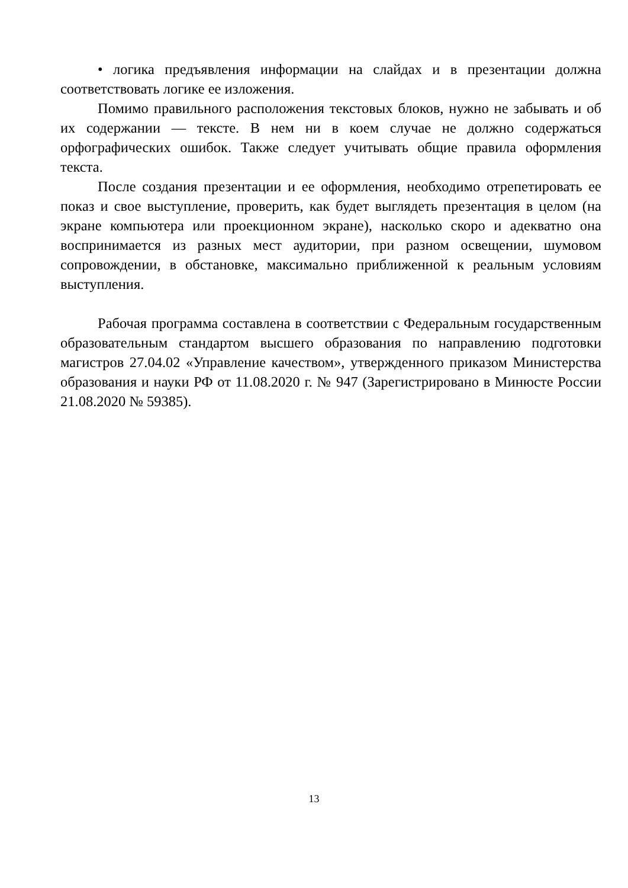• логика предъявления информации на слайдах и в презентации должна соответствовать логике ее изложения.
Помимо правильного расположения текстовых блоков, нужно не забывать и об их содержании — тексте. В нем ни в коем случае не должно содержаться орфографических ошибок. Также следует учитывать общие правила оформления текста.
После создания презентации и ее оформления, необходимо отрепетировать ее показ и свое выступление, проверить, как будет выглядеть презентация в целом (на экране компьютера или проекционном экране), насколько скоро и адекватно она воспринимается из разных мест аудитории, при разном освещении, шумовом сопровождении, в обстановке, максимально приближенной к реальным условиям выступления.
Рабочая программа составлена в соответствии с Федеральным государственным образовательным стандартом высшего образования по направлению подготовки магистров 27.04.02 «Управление качеством», утвержденного приказом Министерства образования и науки РФ от 11.08.2020 г. № 947 (Зарегистрировано в Минюсте России 21.08.2020 № 59385).
13